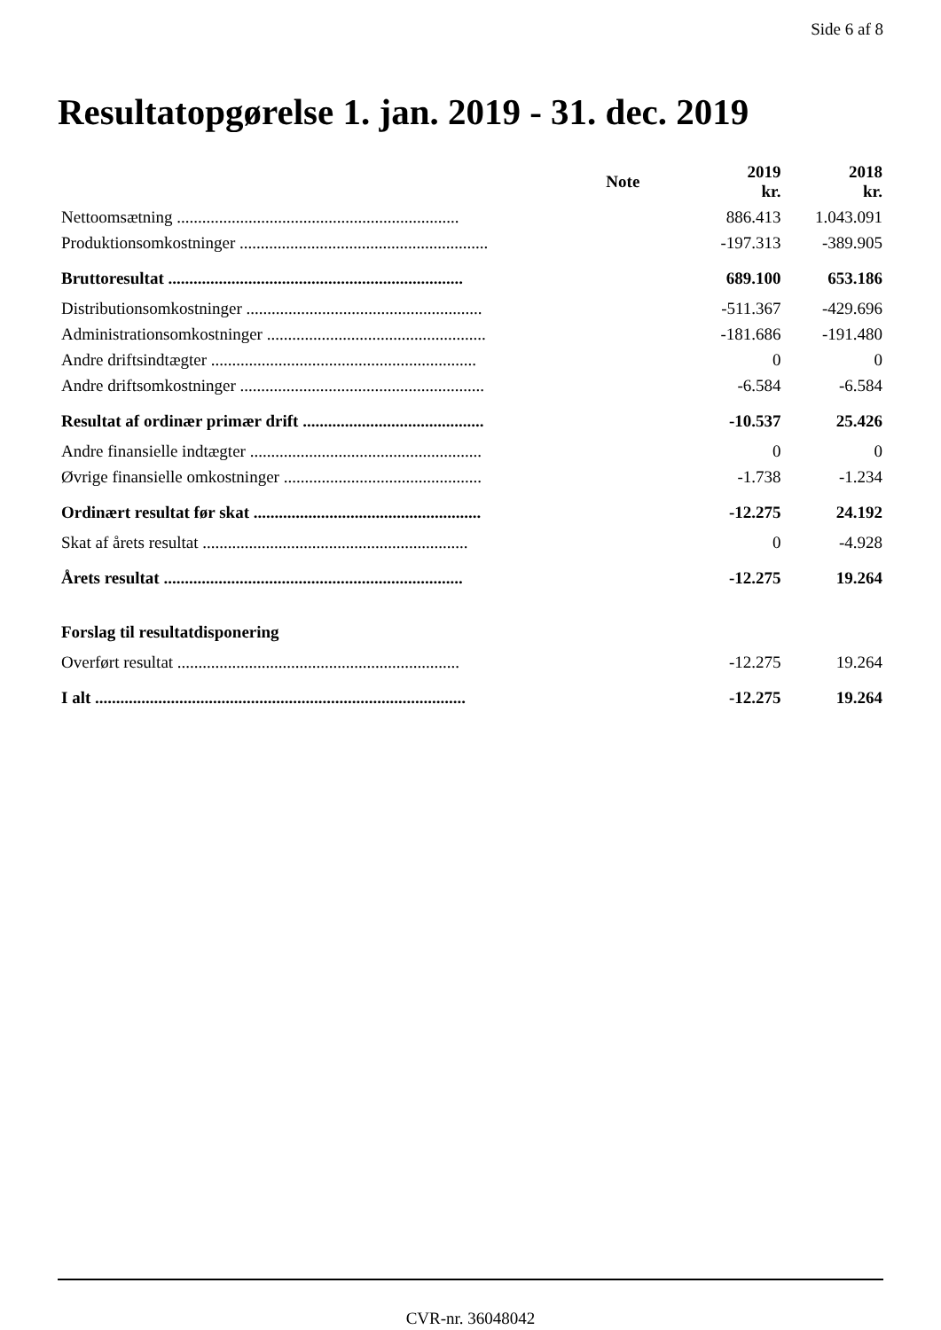Side 6 af 8
Resultatopgørelse 1. jan. 2019 - 31. dec. 2019
| | Note | 2019 kr. | 2018 kr. |
| --- | --- | --- | --- |
| Nettoomsætning ................................................................... | | 886.413 | 1.043.091 |
| Produktionsomkostninger ........................................................... | | -197.313 | -389.905 |
| Bruttoresultat ...................................................................... | | 689.100 | 653.186 |
| Distributionsomkostninger ........................................................ | | -511.367 | -429.696 |
| Administrationsomkostninger .................................................... | | -181.686 | -191.480 |
| Andre driftsindtægter ............................................................... | | 0 | 0 |
| Andre driftsomkostninger .......................................................... | | -6.584 | -6.584 |
| Resultat af ordinær primær drift ........................................... | | -10.537 | 25.426 |
| Andre finansielle indtægter ....................................................... | | 0 | 0 |
| Øvrige finansielle omkostninger ............................................... | | -1.738 | -1.234 |
| Ordinært resultat før skat ...................................................... | | -12.275 | 24.192 |
| Skat af årets resultat ............................................................... | | 0 | -4.928 |
| Årets resultat ....................................................................... | | -12.275 | 19.264 |
| Forslag til resultatdisponering | | | |
| Overført resultat ................................................................... | | -12.275 | 19.264 |
| I alt ........................................................................................ | | -12.275 | 19.264 |
CVR-nr. 36048042